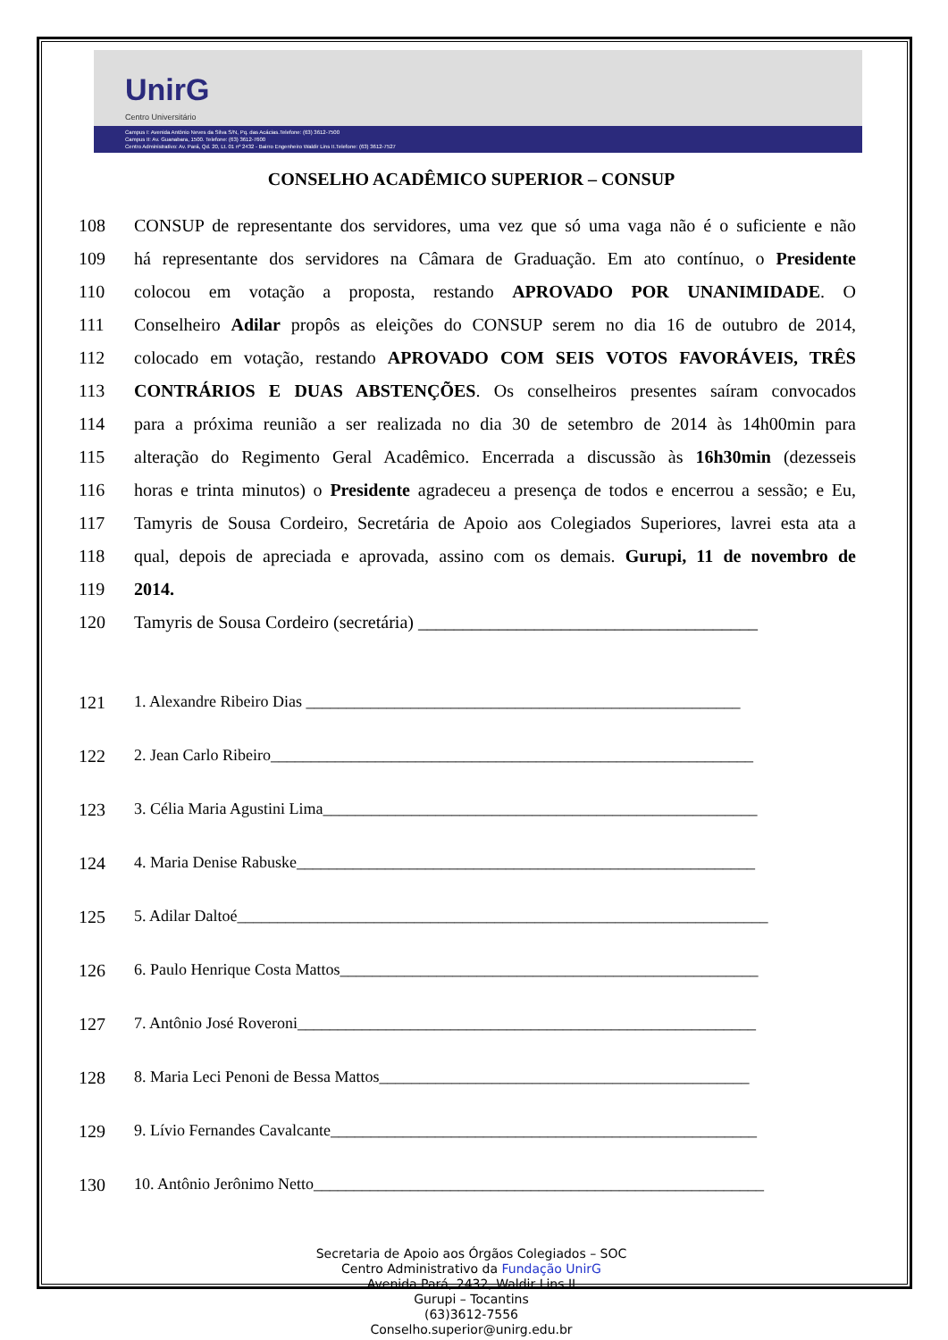UnirG
Centro Universitário
Campus I: Avenida Antônio Neves da Silva S/N, Pq. das Acácias.Telefone: (63) 3612-7500
Campus II: Av. Guanabara, 1500. Telefone: (63) 3612-7600
Centro Administrativo: Av. Pará, Qd. 20, Lt. 01 nº 2432 - Bairro Engenheiro Waldir Lins II.Telefone: (63) 3612-7527
CONSELHO ACADÊMICO SUPERIOR – CONSUP
108 CONSUP de representante dos servidores, uma vez que só uma vaga não é o suficiente e não
109 há representante dos servidores na Câmara de Graduação. Em ato contínuo, o Presidente
110 colocou em votação a proposta, restando APROVADO POR UNANIMIDADE. O
111 Conselheiro Adilar propôs as eleições do CONSUP serem no dia 16 de outubro de 2014,
112 colocado em votação, restando APROVADO COM SEIS VOTOS FAVORÁVEIS, TRÊS
113 CONTRÁRIOS E DUAS ABSTENÇÕES. Os conselheiros presentes saíram convocados
114 para a próxima reunião a ser realizada no dia 30 de setembro de 2014 às 14h00min para
115 alteração do Regimento Geral Acadêmico. Encerrada a discussão às 16h30min (dezesseis
116 horas e trinta minutos) o Presidente agradeceu a presença de todos e encerrou a sessão; e Eu,
117 Tamyris de Sousa Cordeiro, Secretária de Apoio aos Colegiados Superiores, lavrei esta ata a
118 qual, depois de apreciada e aprovada, assino com os demais. Gurupi, 11 de novembro de
119 2014.
120 Tamyris de Sousa Cordeiro (secretária) ______________________________________
121 1. Alexandre Ribeiro Dias ______________________________________________________
122 2. Jean Carlo Ribeiro____________________________________________________________
123 3. Célia Maria Agustini Lima______________________________________________________
124 4. Maria Denise Rabuske_________________________________________________________
125 5. Adilar Daltoé__________________________________________________________________
126 6. Paulo Henrique Costa Mattos____________________________________________________
127 7. Antônio José Roveroni_________________________________________________________
128 8. Maria Leci Penoni de Bessa Mattos______________________________________________
129 9. Lívio Fernandes Cavalcante_____________________________________________________
130 10. Antônio Jerônimo Netto________________________________________________________
Secretaria de Apoio aos Órgãos Colegiados – SOC
Centro Administrativo da Fundação UnirG
Avenida Pará, 2432, Waldir Lins II
Gurupi – Tocantins
(63)3612-7556
Conselho.superior@unirg.edu.br